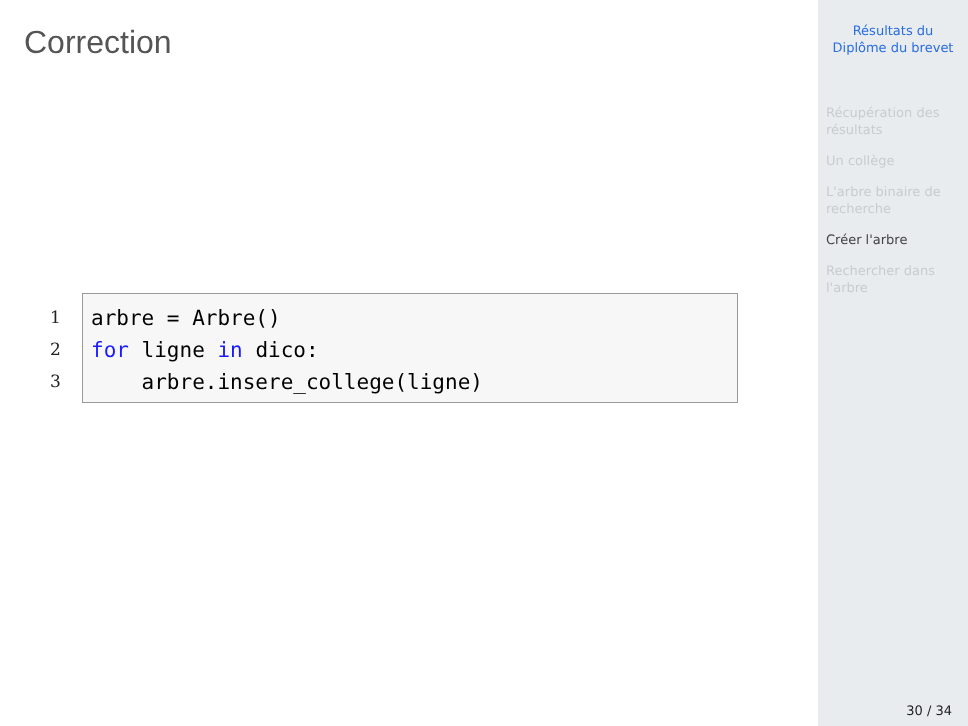Correction
1
2
3
arbre = Arbre() for ligne in dico: arbre.insere_college(ligne)
Résultats du
Diplôme du brevet
Récupération des
résultats
Un collège
L'arbre binaire de
recherche
Créer l'arbre
Rechercher dans
l'arbre
30 / 34